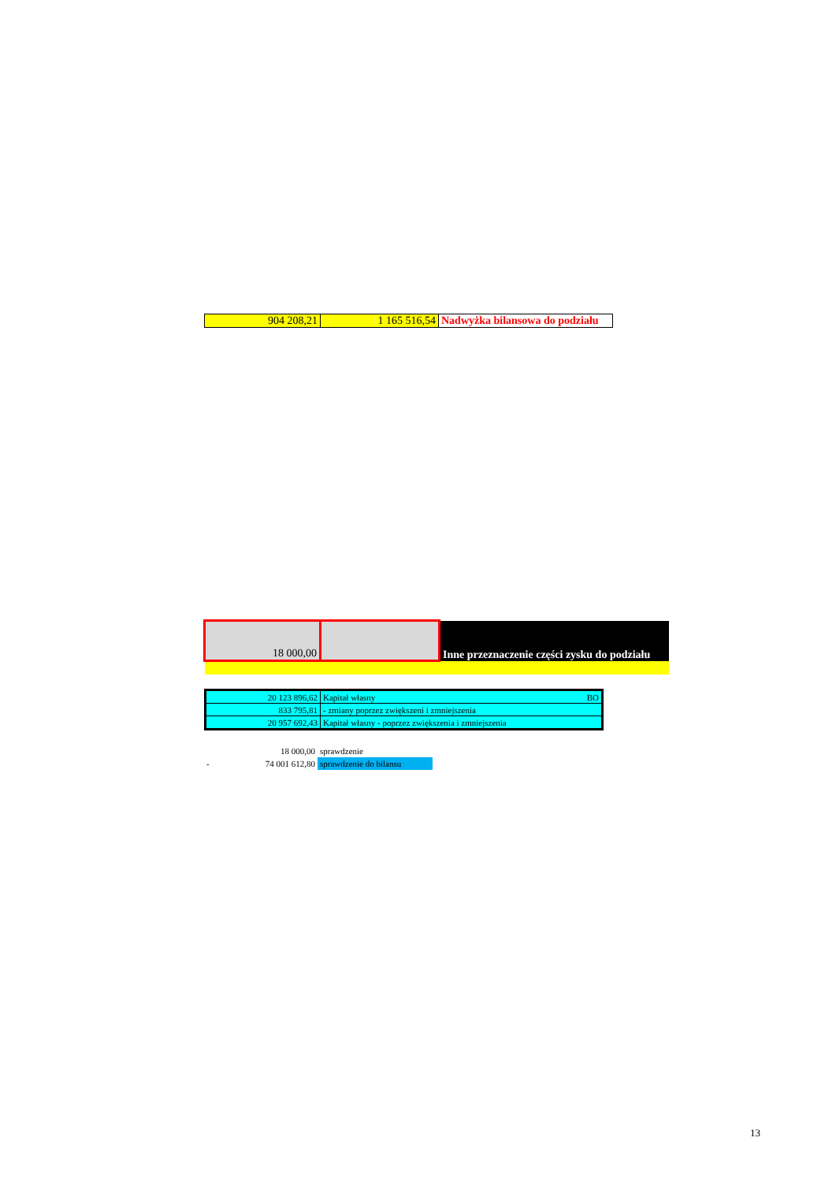| 904 208,21 | 1 165 516,54 | Nadwyżka bilansowa do podziału |
| 18 000,00 | | Inne przeznaczenie części zysku do podziału |
| 20 123 896,62 | Kapitał własny BO |
| 833 795,81 | - zmiany poprzez zwiększeni i zmniejszenia |
| 20 957 692,43 | Kapitał własny - poprzez zwiększenia i zmniejszenia |
| 18 000,00 | sprawdzenie |
| - 74 001 612,80 | sprawdzenie do bilansu |
13